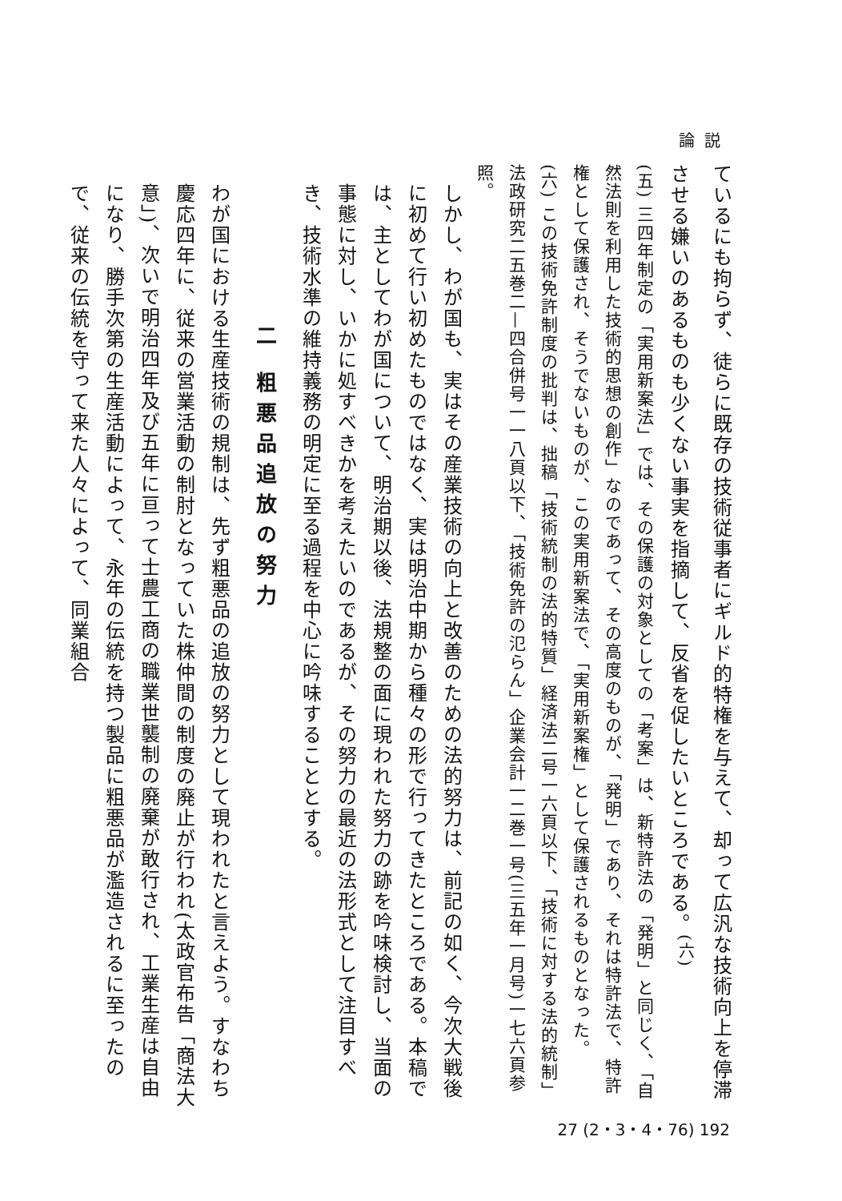論説
ているにも拘らず、徒らに既存の技術従事者にギルド的特権を与えて、却って広汎な技術向上を停滞させる嫌いのあるものも少くない事実を指摘して、反省を促したいところである。<sup>(六)</sup>
(五) 三四年制定の「実用新案法」では、その保護の対象としての「考案」は、新特許法の「発明」と同じく、「自然法則を利用した技術的思想の創作」なのであって、その高度のものが、「発明」であり、それは特許法で、特許権として保護され、そうでないものが、この実用新案法で、「実用新案権」として保護されるものとなった。
(六) この技術免許制度の批判は、拙稿「技術統制の法的特質」経済法二号一六頁以下、「技術に対する法的統制」法政研究二五巻二—四合併号一一八頁以下、「技術免許の氾らん」企業会計一二巻一号(三五年一月号)一七六頁参照。
しかし、わが国も、実はその産業技術の向上と改善のための法的努力は、前記の如く、今次大戦後に初めて行い初めたものではなく、実は明治中期から種々の形で行ってきたところである。本稿では、主としてわが国について、明治期以後、法規整の面に現われた努力の跡を吟味検討し、当面の事態に対し、いかに処すべきかを考えたいのであるが、その努力の最近の法形式として注目すべき、技術水準の維持義務の明定に至る過程を中心に吟味することとする。
二 粗悪品追放の努力
わが国における生産技術の規制は、先ず粗悪品の追放の努力として現われたと言えよう。すなわち慶応四年に、従来の営業活動の制肘となっていた株仲間の制度の廃止が行われ(太政官布告「商法大意」)、次いで明治四年及び五年に亘って士農工商の職業世襲制の廃棄が敢行され、工業生産は自由になり、勝手次第の生産活動によって、永年の伝統を持つ製品に粗悪品が濫造されるに至ったので、従来の伝統を守って来た人々によって、同業組合
27 (2・3・4・76) 192